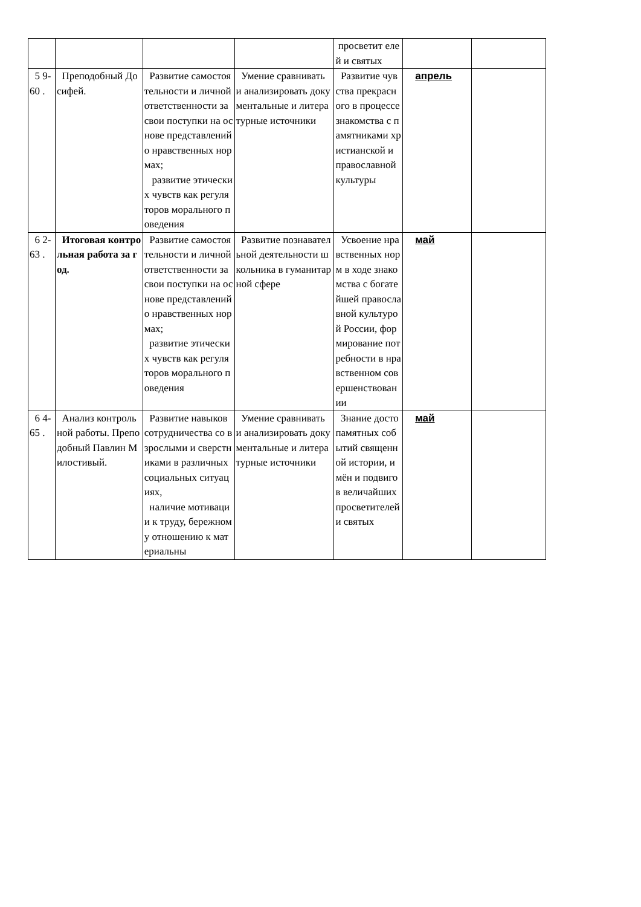| | | | | просветит елей и святых | | |
| 5 9-60 . | Преподобный Досифей. | Развитие самостоятельности и личной ответственности за свои поступки на основе представлений о нравственных нормах; развитие этических чувств как регуляторов морального поведения | Умение сравнивать и анализировать документальные и литературные источники | Развитие чувства прекрасного в процессе знакомства с памятниками христианской и православной культуры | апрель | |
| 6 2-63 . | Итоговая контрольная работа за год. | Развитие самостоятельности и личной ответственности за свои поступки на основе представлений о нравственных нормах; развитие этических чувств как регуляторов морального поведения | Развитие познавательной деятельности школьника в гуманитарной сфере | Усвоение нравственных норм в ходе знакомства с богатейшей православной культурой России, формирование потребности в нравственном совершенствовании | май | |
| 6 4-65 . | Анализ контрольной работы. Преподобный Павлин Милостивый. | Развитие навыков сотрудничества со взрослыми и сверстниками в различных социальных ситуациях, наличие мотивации к труду, бережному отношению к материальны | Умение сравнивать и анализировать документальные и литературные источники | Знание достопамятных событий священной истории, имён и подвигов величайших просветителей и святых | май | |